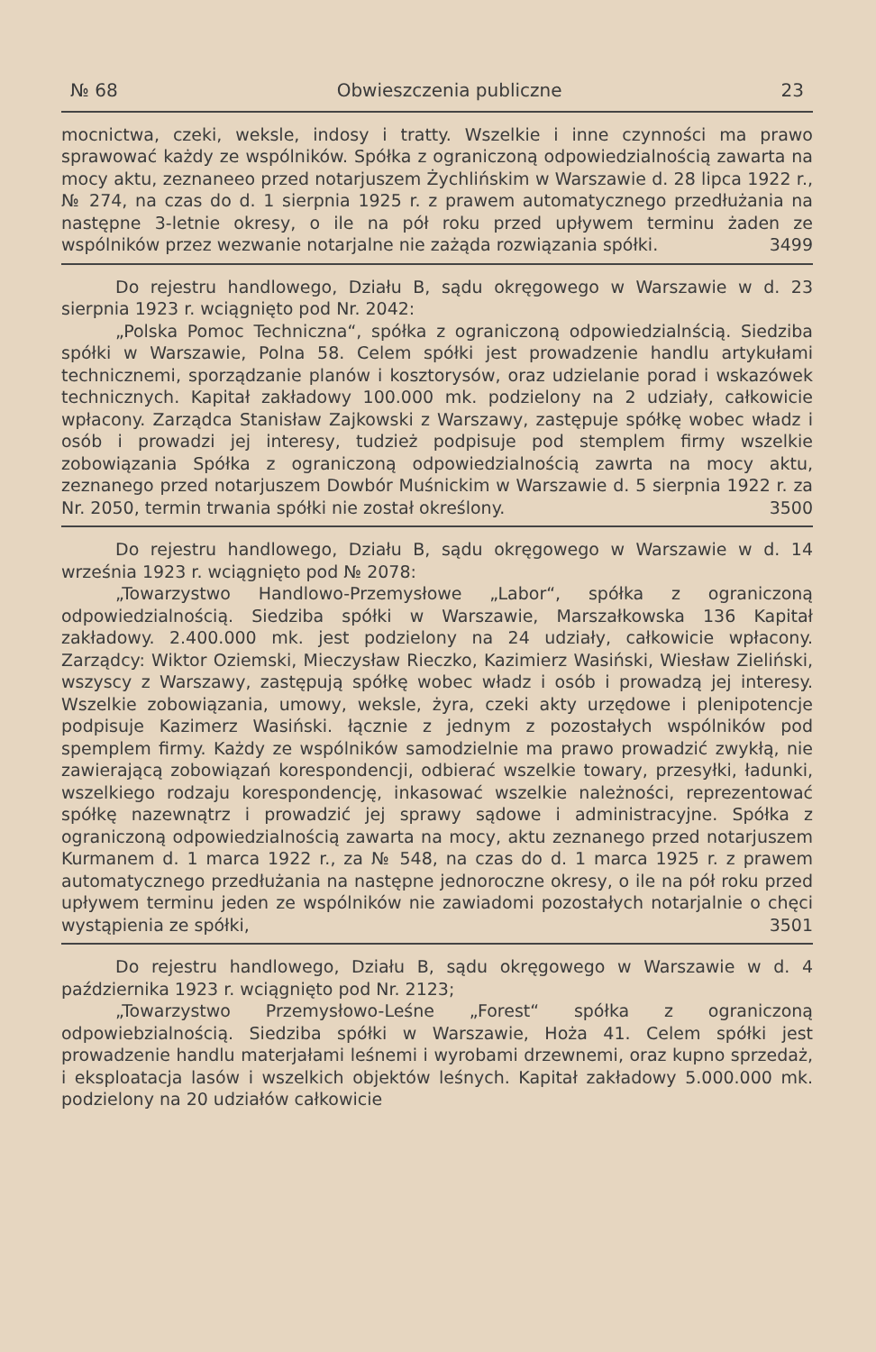№ 68 Obwieszczenia publiczne 23
mocnictwa, czeki, weksle, indosy i tratty. Wszelkie i inne czynności ma prawo sprawować każdy ze wspólników. Spółka z ograniczoną odpowiedzialnością zawarta na mocy aktu, zeznaneeo przed notarjuszem Żychlińskim w Warszawie d. 28 lipca 1922 r., № 274, na czas do d. 1 sierpnia 1925 r. z prawem automatycznego przedłużania na następne 3-letnie okresy, o ile na pół roku przed upływem terminu żaden ze wspólników przez wezwanie notarjalne nie zażąda rozwiązania spółki. 3499
Do rejestru handlowego, Działu B, sądu okręgowego w Warszawie w d. 23 sierpnia 1923 r. wciągnięto pod Nr. 2042:
„Polska Pomoc Techniczna“, spółka z ograniczoną odpowiedzialnścią. Siedziba spółki w Warszawie, Polna 58. Celem spółki jest prowadzenie handlu artykułami technicznemi, sporządzanie planów i kosztorysów, oraz udzielanie porad i wskazówek technicznych. Kapitał zakładowy 100.000 mk. podzielony na 2 udziały, całkowicie wpłacony. Zarządca Stanisław Zajkowski z Warszawy, zastępuje spółkę wobec władz i osób i prowadzi jej interesy, tudzież podpisuje pod stemplem firmy wszelkie zobowiązania Spółka z ograniczoną odpowiedzialnością zawrta na mocy aktu, zeznanego przed notarjuszem Dowbór Muśnickim w Warszawie d. 5 sierpnia 1922 r. za Nr. 2050, termin trwania spółki nie został określony. 3500
Do rejestru handlowego, Działu B, sądu okręgowego w Warszawie w d. 14 września 1923 r. wciągnięto pod № 2078:
„Towarzystwo Handlowo-Przemysłowe „Labor“, spółka z ograniczoną odpowiedzialnością. Siedziba spółki w Warszawie, Marszałkowska 136 Kapitał zakładowy. 2.400.000 mk. jest podzielony na 24 udziały, całkowicie wpłacony. Zarządcy: Wiktor Oziemski, Mieczysław Rieczko, Kazimierz Wasiński, Wiesław Zieliński, wszyscy z Warszawy, zastępują spółkę wobec władz i osób i prowadzą jej interesy. Wszelkie zobowiązania, umowy, weksle, żyra, czeki akty urzędowe i plenipotencje podpisuje Kazimerz Wasiński. łącznie z jednym z pozostałych wspólników pod spemplem firmy. Każdy ze wspólników samodzielnie ma prawo prowadzić zwykłą, nie zawierającą zobowiązań korespondencji, odbierać wszelkie towary, przesyłki, ładunki, wszelkiego rodzaju korespondencję, inkasować wszelkie należności, reprezentować spółkę nazewnątrz i prowadzić jej sprawy sądowe i administracyjne. Spółka z ograniczoną odpowiedzialnością zawarta na mocy, aktu zeznanego przed notarjuszem Kurmanem d. 1 marca 1922 r., za № 548, na czas do d. 1 marca 1925 r. z prawem automatycznego przedłużania na następne jednoroczne okresy, o ile na pół roku przed upływem terminu jeden ze wspólników nie zawiadomi pozostałych notarjalnie o chęci wystąpienia ze spółki, 3501
Do rejestru handlowego, Działu B, sądu okręgowego w Warszawie w d. 4 października 1923 r. wciągnięto pod Nr. 2123;
„Towarzystwo Przemysłowo-Leśne „Forest“ spółka z ograniczoną odpowiebzialnością. Siedziba spółki w Warszawie, Hoża 41. Celem spółki jest prowadzenie handlu materjałami leśnemi i wyrobami drzewnemi, oraz kupno sprzedaż, i eksploatacja lasów i wszelkich objektów leśnych. Kapitał zakładowy 5.000.000 mk. podzielony na 20 udziałów całkowicie